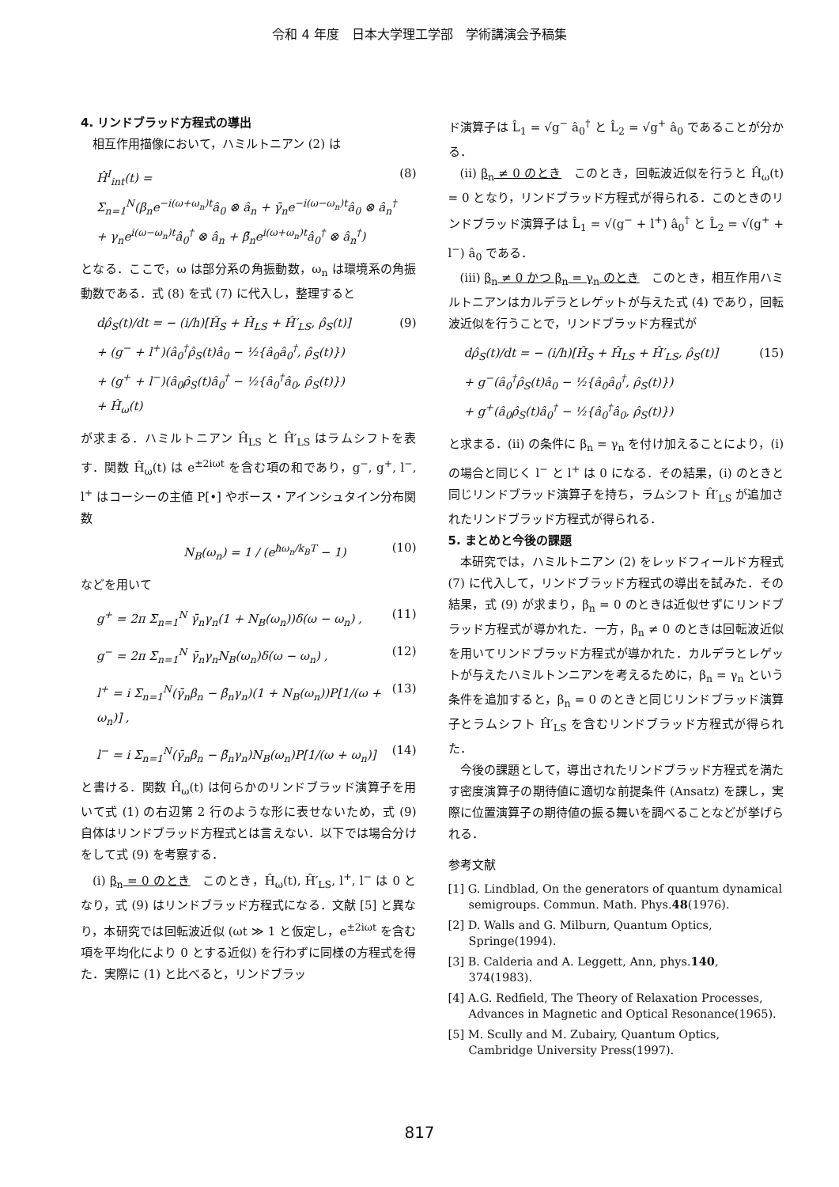令和 4 年度　日本大学理工学部　学術講演会予稿集
4. リンドブラッド方程式の導出
相互作用描像において，ハミルトニアン (2) は
Ĥ<sup>I</sup><sub>int</sub>(t) =
Σ<sub>n=1</sub><sup>N</sup>(β<sub>n</sub>e<sup>−i(ω+ω<sub>n</sub>)t</sup>â<sub>0</sub> ⊗ â<sub>n</sub> + γ̄<sub>n</sub>e<sup>−i(ω−ω<sub>n</sub>)t</sup>â<sub>0</sub> ⊗ â<sub>n</sub><sup>†</sup>
+ γ<sub>n</sub>e<sup>i(ω−ω<sub>n</sub>)t</sup>â<sub>0</sub><sup>†</sup> ⊗ â<sub>n</sub> + β̄<sub>n</sub>e<sup>i(ω+ω<sub>n</sub>)t</sup>â<sub>0</sub><sup>†</sup> ⊗ â<sub>n</sub><sup>†</sup>)
(8)
となる．ここで，ω は部分系の角振動数，ω<sub>n</sub> は環境系の角振動数である．式 (8) を式 (7) に代入し，整理すると
dρ̂<sub>S</sub>(t)/dt = − (i/h)[Ĥ<sub>S</sub> + Ĥ<sub>LS</sub> + Ĥ′<sub>LS</sub>, ρ̂<sub>S</sub>(t)]
+ (g<sup>−</sup> + l<sup>+</sup>)(â<sub>0</sub><sup>†</sup>ρ̂<sub>S</sub>(t)â<sub>0</sub> − ½{â<sub>0</sub>â<sub>0</sub><sup>†</sup>, ρ̂<sub>S</sub>(t)})
+ (g<sup>+</sup> + l<sup>−</sup>)(â<sub>0</sub>ρ̂<sub>S</sub>(t)â<sub>0</sub><sup>†</sup> − ½{â<sub>0</sub><sup>†</sup>â<sub>0</sub>, ρ̂<sub>S</sub>(t)})
+ Ĥ<sub>ω</sub>(t)
(9)
が求まる．ハミルトニアン Ĥ<sub>LS</sub> と Ĥ′<sub>LS</sub> はラムシフトを表す．関数 Ĥ<sub>ω</sub>(t) は e<sup>±2iωt</sup> を含む項の和であり，g<sup>−</sup>, g<sup>+</sup>, l<sup>−</sup>, l<sup>+</sup> はコーシーの主値 P[•] やボース・アインシュタイン分布関数
N<sub>B</sub>(ω<sub>n</sub>) = 1 / (e<sup>ħω<sub>n</sub>/k<sub>B</sub>T</sup> − 1) (10)
などを用いて
g<sup>+</sup> = 2π Σ<sub>n=1</sub><sup>N</sup> γ̄<sub>n</sub>γ<sub>n</sub>(1 + N<sub>B</sub>(ω<sub>n</sub>))δ(ω − ω<sub>n</sub>) ,
(11)
g<sup>−</sup> = 2π Σ<sub>n=1</sub><sup>N</sup> γ̄<sub>n</sub>γ<sub>n</sub>N<sub>B</sub>(ω<sub>n</sub>)δ(ω − ω<sub>n</sub>) ,
(12)
l<sup>+</sup> = i Σ<sub>n=1</sub><sup>N</sup>(γ̄<sub>n</sub>β<sub>n</sub> − β̄<sub>n</sub>γ<sub>n</sub>)(1 + N<sub>B</sub>(ω<sub>n</sub>))P[1/(ω + ω<sub>n</sub>)] ,
(13)
l<sup>−</sup> = i Σ<sub>n=1</sub><sup>N</sup>(γ̄<sub>n</sub>β<sub>n</sub> − β̄<sub>n</sub>γ<sub>n</sub>)N<sub>B</sub>(ω<sub>n</sub>)P[1/(ω + ω<sub>n</sub>)]
(14)
と書ける．関数 Ĥ<sub>ω</sub>(t) は何らかのリンドブラッド演算子を用いて式 (1) の右辺第 2 行のような形に表せないため，式 (9) 自体はリンドブラッド方程式とは言えない．以下では場合分けをして式 (9) を考察する．
(i) β<sub>n</sub> = 0 のとき　このとき，Ĥ<sub>ω</sub>(t), Ĥ′<sub>LS</sub>, l<sup>+</sup>, l<sup>−</sup> は 0 となり，式 (9) はリンドブラッド方程式になる．文献 [5] と異なり，本研究では回転波近似 (ωt ≫ 1 と仮定し，e<sup>±2iωt</sup> を含む項を平均化により 0 とする近似) を行わずに同様の方程式を得た．実際に (1) と比べると，リンドブラッ
ド演算子は L̂<sub>1</sub> = √g<sup>−</sup> â<sub>0</sub><sup>†</sup> と L̂<sub>2</sub> = √g<sup>+</sup> â<sub>0</sub> であることが分かる．
(ii) β<sub>n</sub> ≠ 0 のとき　このとき，回転波近似を行うと Ĥ<sub>ω</sub>(t) = 0 となり，リンドブラッド方程式が得られる．このときのリンドブラッド演算子は L̂<sub>1</sub> = √(g<sup>−</sup> + l<sup>+</sup>) â<sub>0</sub><sup>†</sup> と L̂<sub>2</sub> = √(g<sup>+</sup> + l<sup>−</sup>) â<sub>0</sub> である．
(iii) β<sub>n</sub> ≠ 0 かつ β<sub>n</sub> = γ<sub>n</sub> のとき　このとき，相互作用ハミルトニアンはカルデラとレゲットが与えた式 (4) であり，回転波近似を行うことで，リンドブラッド方程式が
dρ̂<sub>S</sub>(t)/dt = − (i/h)[Ĥ<sub>S</sub> + Ĥ<sub>LS</sub> + Ĥ′<sub>LS</sub>, ρ̂<sub>S</sub>(t)]
+ g<sup>−</sup>(â<sub>0</sub><sup>†</sup>ρ̂<sub>S</sub>(t)â<sub>0</sub> − ½{â<sub>0</sub>â<sub>0</sub><sup>†</sup>, ρ̂<sub>S</sub>(t)})
+ g<sup>+</sup>(â<sub>0</sub>ρ̂<sub>S</sub>(t)â<sub>0</sub><sup>†</sup> − ½{â<sub>0</sub><sup>†</sup>â<sub>0</sub>, ρ̂<sub>S</sub>(t)})
(15)
と求まる．(ii) の条件に β<sub>n</sub> = γ<sub>n</sub> を付け加えることにより，(i) の場合と同じく l<sup>−</sup> と l<sup>+</sup> は 0 になる．その結果，(i) のときと同じリンドブラッド演算子を持ち，ラムシフト Ĥ′<sub>LS</sub> が追加されたリンドブラッド方程式が得られる．
5. まとめと今後の課題
本研究では，ハミルトニアン (2) をレッドフィールド方程式 (7) に代入して，リンドブラッド方程式の導出を試みた．その結果，式 (9) が求まり，β<sub>n</sub> = 0 のときは近似せずにリンドブラッド方程式が導かれた．一方，β<sub>n</sub> ≠ 0 のときは回転波近似を用いてリンドブラッド方程式が導かれた．カルデラとレゲットが与えたハミルトンニアンを考えるために，β<sub>n</sub> = γ<sub>n</sub> という条件を追加すると，β<sub>n</sub> = 0 のときと同じリンドブラッド演算子とラムシフト Ĥ′<sub>LS</sub> を含むリンドブラッド方程式が得られた．
今後の課題として，導出されたリンドブラッド方程式を満たす密度演算子の期待値に適切な前提条件 (Ansatz) を課し，実際に位置演算子の期待値の振る舞いを調べることなどが挙げられる．
参考文献
[1] G. Lindblad, On the generators of quantum dynamical semigroups. Commun. Math. Phys.48(1976).
[2] D. Walls and G. Milburn, Quantum Optics, Springe(1994).
[3] B. Calderia and A. Leggett, Ann, phys.140, 374(1983).
[4] A.G. Redfield, The Theory of Relaxation Processes, Advances in Magnetic and Optical Resonance(1965).
[5] M. Scully and M. Zubairy, Quantum Optics, Cambridge University Press(1997).
817